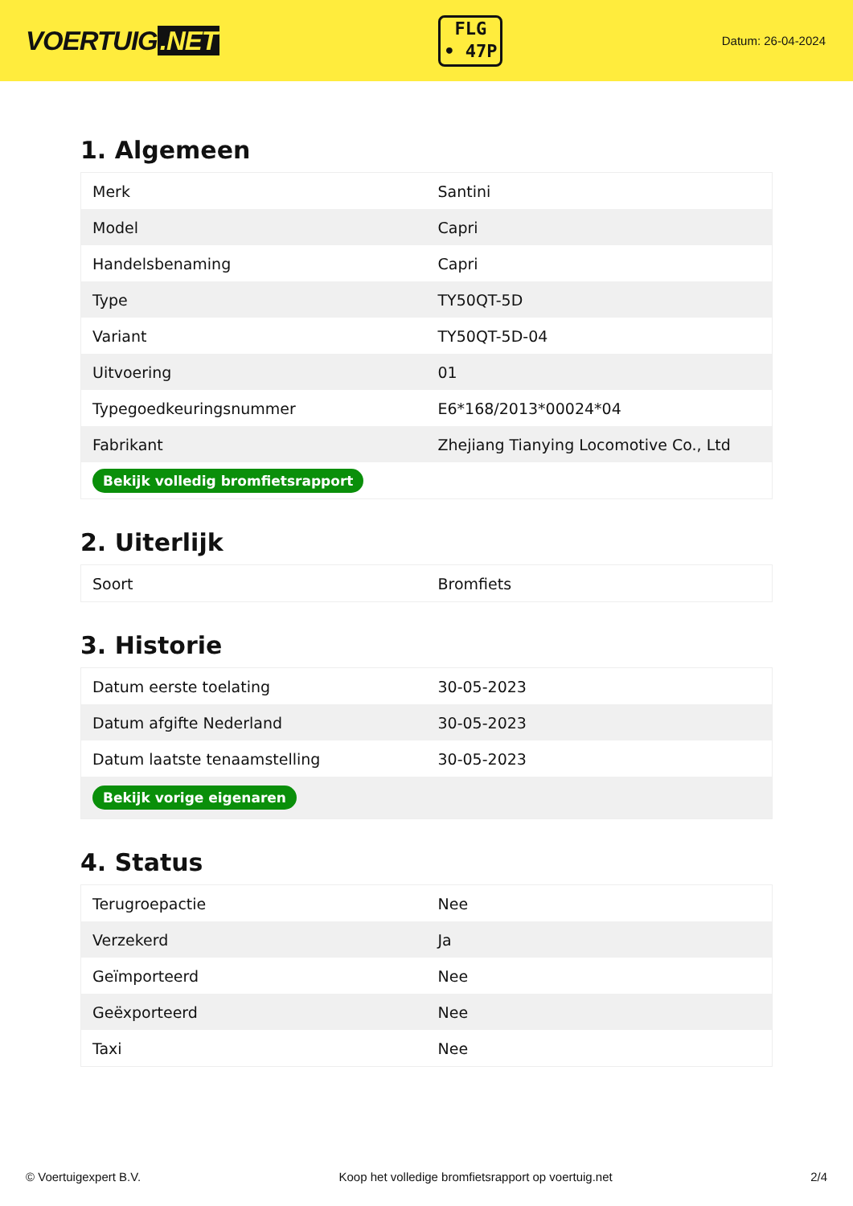VOERTUIG.NET
FLG
• 47P
Datum: 26-04-2024
1. Algemeen
| Merk | Santini |
| Model | Capri |
| Handelsbenaming | Capri |
| Type | TY50QT-5D |
| Variant | TY50QT-5D-04 |
| Uitvoering | 01 |
| Typegoedkeuringsnummer | E6*168/2013*00024*04 |
| Fabrikant | Zhejiang Tianying Locomotive Co., Ltd |
| Bekijk volledig bromfietsrapport | |
2. Uiterlijk
| Soort | Bromfiets |
3. Historie
| Datum eerste toelating | 30-05-2023 |
| Datum afgifte Nederland | 30-05-2023 |
| Datum laatste tenaamstelling | 30-05-2023 |
| Bekijk vorige eigenaren | |
4. Status
| Terugroepactie | Nee |
| Verzekerd | Ja |
| Geïmporteerd | Nee |
| Geëxporteerd | Nee |
| Taxi | Nee |
© Voertuigexpert B.V. Koop het volledige bromfietsrapport op voertuig.net 2/4